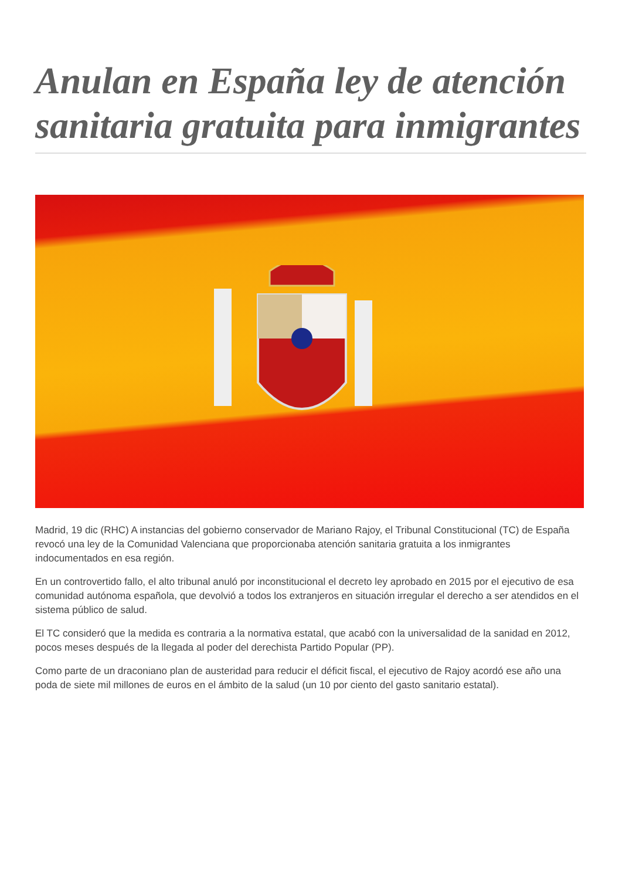Anulan en España ley de atención sanitaria gratuita para inmigrantes
Madrid, 19 dic (RHC) A instancias del gobierno conservador de Mariano Rajoy, el Tribunal Constitucional (TC) de España revocó una ley de la Comunidad Valenciana que proporcionaba atención sanitaria gratuita a los inmigrantes indocumentados en esa región.
En un controvertido fallo, el alto tribunal anuló por inconstitucional el decreto ley aprobado en 2015 por el ejecutivo de esa comunidad autónoma española, que devolvió a todos los extranjeros en situación irregular el derecho a ser atendidos en el sistema público de salud.
El TC consideró que la medida es contraria a la normativa estatal, que acabó con la universalidad de la sanidad en 2012, pocos meses después de la llegada al poder del derechista Partido Popular (PP).
Como parte de un draconiano plan de austeridad para reducir el déficit fiscal, el ejecutivo de Rajoy acordó ese año una poda de siete mil millones de euros en el ámbito de la salud (un 10 por ciento del gasto sanitario estatal).